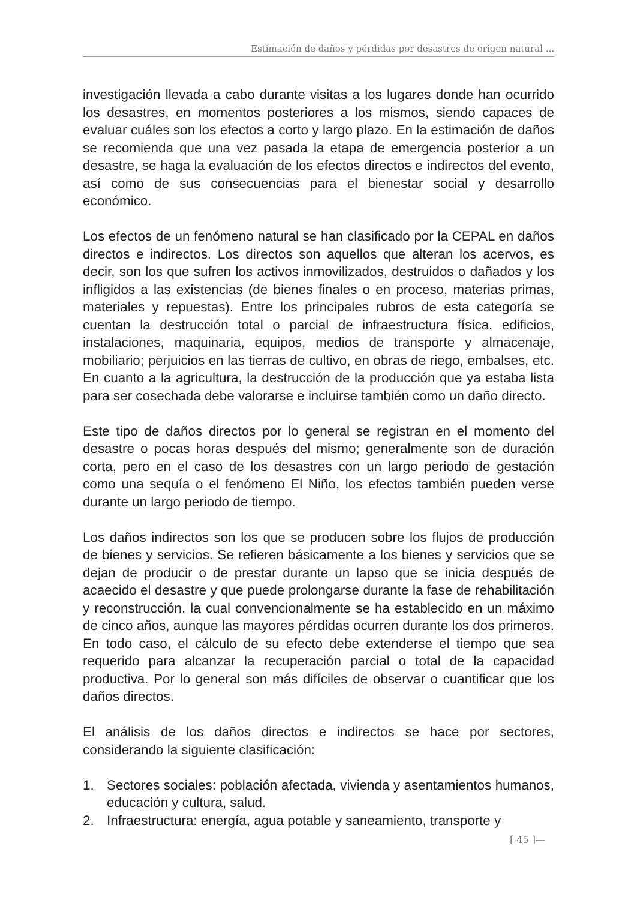Estimación de daños y pérdidas por desastres de origen natural ...
investigación llevada a cabo durante visitas a los lugares donde han ocurrido los desastres, en momentos posteriores a los mismos, siendo capaces de evaluar cuáles son los efectos a corto y largo plazo. En la estimación de daños se recomienda que una vez pasada la etapa de emergencia posterior a un desastre, se haga la evaluación de los efectos directos e indirectos del evento, así como de sus consecuencias para el bienestar social y desarrollo económico.
Los efectos de un fenómeno natural se han clasificado por la CEPAL en daños directos e indirectos. Los directos son aquellos que alteran los acervos, es decir, son los que sufren los activos inmovilizados, destruidos o dañados y los infligidos a las existencias (de bienes finales o en proceso, materias primas, materiales y repuestas). Entre los principales rubros de esta categoría se cuentan la destrucción total o parcial de infraestructura física, edificios, instalaciones, maquinaria, equipos, medios de transporte y almacenaje, mobiliario; perjuicios en las tierras de cultivo, en obras de riego, embalses, etc. En cuanto a la agricultura, la destrucción de la producción que ya estaba lista para ser cosechada debe valorarse e incluirse también como un daño directo.
Este tipo de daños directos por lo general se registran en el momento del desastre o pocas horas después del mismo; generalmente son de duración corta, pero en el caso de los desastres con un largo periodo de gestación como una sequía o el fenómeno El Niño, los efectos también pueden verse durante un largo periodo de tiempo.
Los daños indirectos son los que se producen sobre los flujos de producción de bienes y servicios. Se refieren básicamente a los bienes y servicios que se dejan de producir o de prestar durante un lapso que se inicia después de acaecido el desastre y que puede prolongarse durante la fase de rehabilitación y reconstrucción, la cual convencionalmente se ha establecido en un máximo de cinco años, aunque las mayores pérdidas ocurren durante los dos primeros. En todo caso, el cálculo de su efecto debe extenderse el tiempo que sea requerido para alcanzar la recuperación parcial o total de la capacidad productiva. Por lo general son más difíciles de observar o cuantificar que los daños directos.
El análisis de los daños directos e indirectos se hace por sectores, considerando la siguiente clasificación:
1. Sectores sociales: población afectada, vivienda y asentamientos humanos, educación y cultura, salud.
2. Infraestructura: energía, agua potable y saneamiento, transporte y
[ 45 ]—